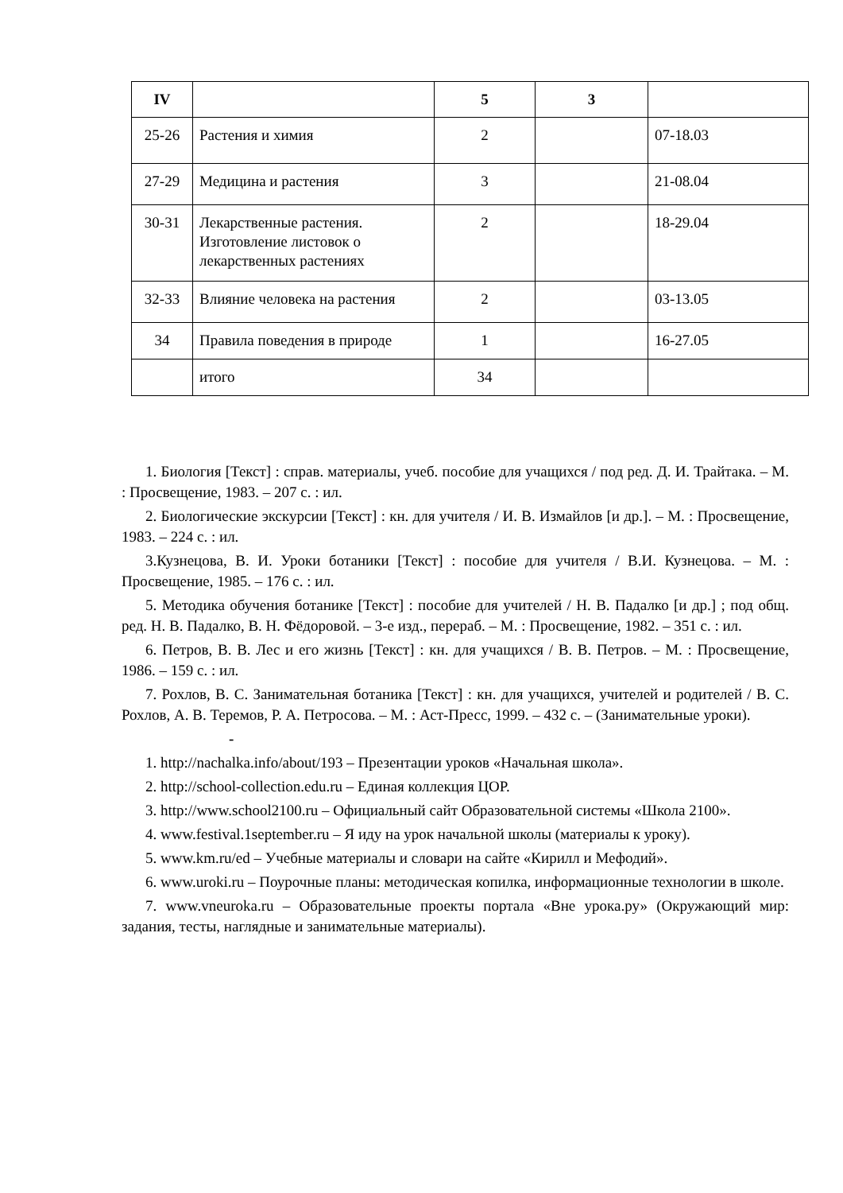| IV | | 5 | 3 | |
| 25-26 | Растения и химия | 2 | | 07-18.03 |
| 27-29 | Медицина и растения | 3 | | 21-08.04 |
| 30-31 | Лекарственные растения. Изготовление листовок о лекарственных растениях | 2 | | 18-29.04 |
| 32-33 | Влияние человека на растения | 2 | | 03-13.05 |
| 34 | Правила поведения в природе | 1 | | 16-27.05 |
| | итого | 34 | | |
1. Биология [Текст] : справ. материалы, учеб. пособие для учащихся / под ред. Д. И. Трайтака. – М. : Просвещение, 1983. – 207 с. : ил.
2. Биологические экскурсии [Текст] : кн. для учителя / И. В. Измайлов [и др.]. – М. : Просвещение, 1983. – 224 с. : ил.
3.Кузнецова, В. И. Уроки ботаники [Текст] : пособие для учителя / В.И. Кузнецова. – М. : Просвещение, 1985. – 176 с. : ил.
5. Методика обучения ботанике [Текст] : пособие для учителей / Н. В. Падалко [и др.] ; под общ. ред. Н. В. Падалко, В. Н. Фёдоровой. – 3-е изд., перераб. – М. : Просвещение, 1982. – 351 с. : ил.
6. Петров, В. В. Лес и его жизнь [Текст] : кн. для учащихся / В. В. Петров. – М. : Просвещение, 1986. – 159 с. : ил.
7. Рохлов, В. С. Занимательная ботаника [Текст] : кн. для учащихся, учителей и родителей / В. С. Рохлов, А. В. Теремов, Р. А. Петросова. – М. : Аст-Пресс, 1999. – 432 с. – (Занимательные уроки).
-
1. http://nachalka.info/about/193 – Презентации уроков «Начальная школа».
2. http://school-collection.edu.ru – Единая коллекция ЦОР.
3. http://www.school2100.ru – Официальный сайт Образовательной системы «Школа 2100».
4. www.festival.1september.ru – Я иду на урок начальной школы (материалы к уроку).
5. www.km.ru/ed – Учебные материалы и словари на сайте «Кирилл и Мефодий».
6. www.uroki.ru – Поурочные планы: методическая копилка, информационные технологии в школе.
7. www.vneuroka.ru – Образовательные проекты портала «Вне урока.ру» (Окружающий мир: задания, тесты, наглядные и занимательные материалы).